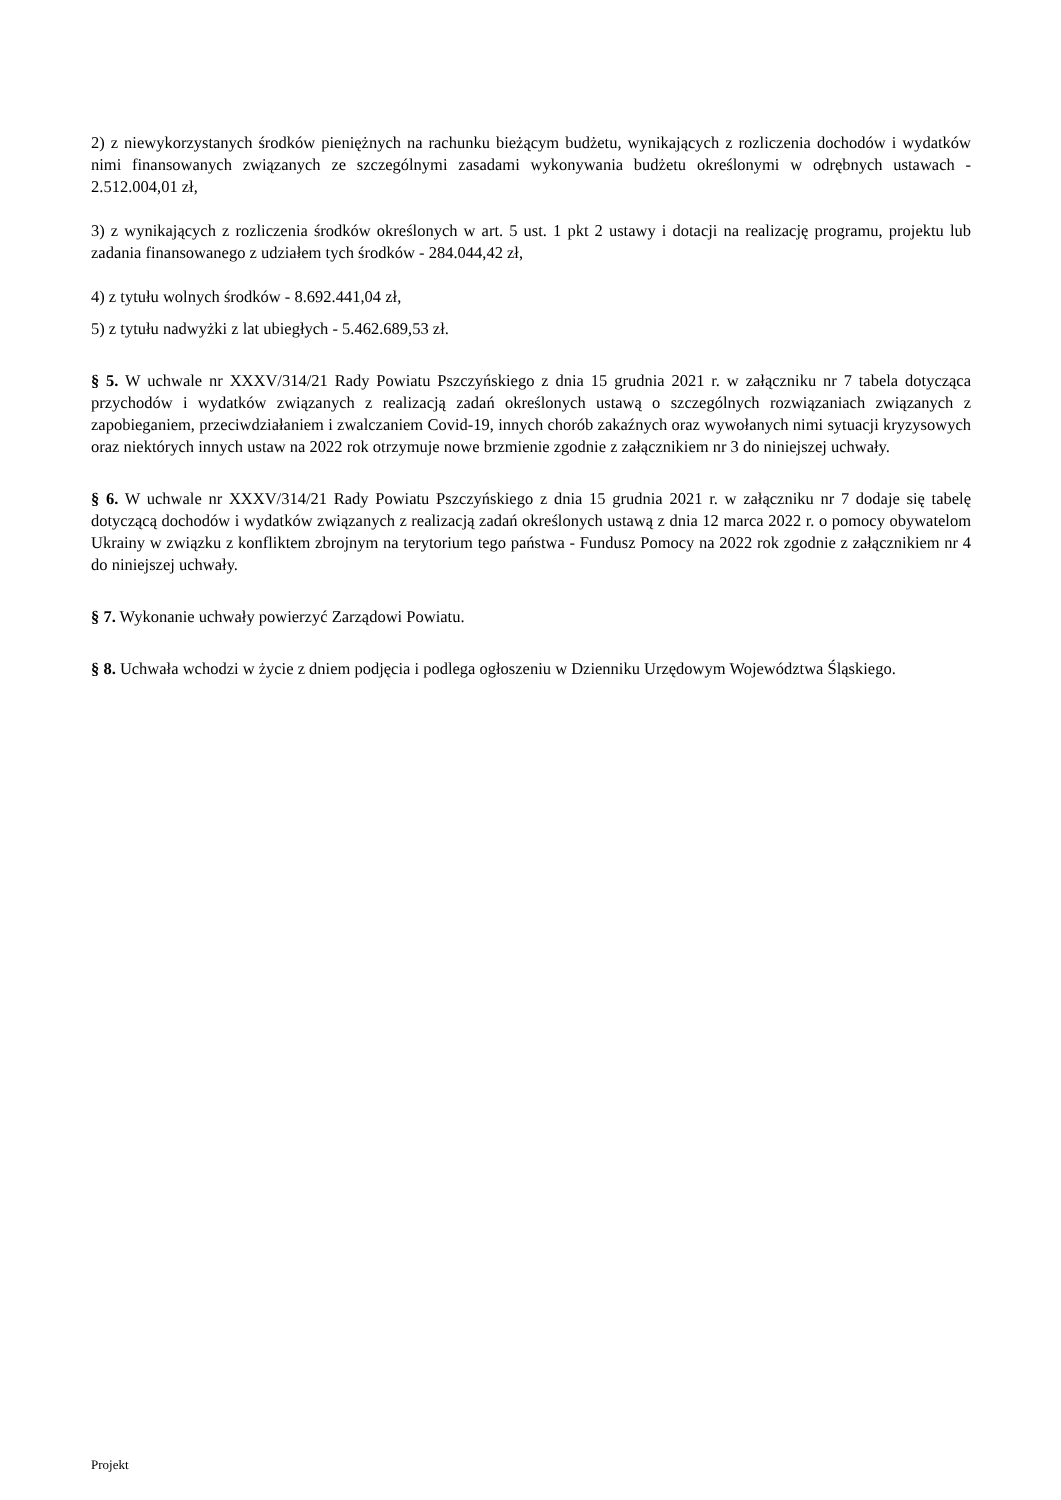2) z niewykorzystanych środków pieniężnych na rachunku bieżącym budżetu, wynikających z rozliczenia dochodów i wydatków nimi finansowanych związanych ze szczególnymi zasadami wykonywania budżetu określonymi w odrębnych ustawach - 2.512.004,01 zł,
3) z wynikających z rozliczenia środków określonych w art. 5 ust. 1 pkt 2 ustawy i dotacji na realizację programu, projektu lub zadania finansowanego z udziałem tych środków - 284.044,42 zł,
4) z tytułu wolnych środków - 8.692.441,04 zł,
5) z tytułu nadwyżki z lat ubiegłych - 5.462.689,53 zł.
§ 5. W uchwale nr XXXV/314/21 Rady Powiatu Pszczyńskiego z dnia 15 grudnia 2021 r. w załączniku nr 7 tabela dotycząca przychodów i wydatków związanych z realizacją zadań określonych ustawą o szczególnych rozwiązaniach związanych z zapobieganiem, przeciwdziałaniem i zwalczaniem Covid-19, innych chorób zakaźnych oraz wywołanych nimi sytuacji kryzysowych oraz niektórych innych ustaw na 2022 rok otrzymuje nowe brzmienie zgodnie z załącznikiem nr 3 do niniejszej uchwały.
§ 6. W uchwale nr XXXV/314/21 Rady Powiatu Pszczyńskiego z dnia 15 grudnia 2021 r. w załączniku nr 7 dodaje się tabelę dotyczącą dochodów i wydatków związanych z realizacją zadań określonych ustawą z dnia 12 marca 2022 r. o pomocy obywatelom Ukrainy w związku z konfliktem zbrojnym na terytorium tego państwa - Fundusz Pomocy na 2022 rok zgodnie z załącznikiem nr 4 do niniejszej uchwały.
§ 7. Wykonanie uchwały powierzyć Zarządowi Powiatu.
§ 8. Uchwała wchodzi w życie z dniem podjęcia i podlega ogłoszeniu w Dzienniku Urzędowym Województwa Śląskiego.
Projekt